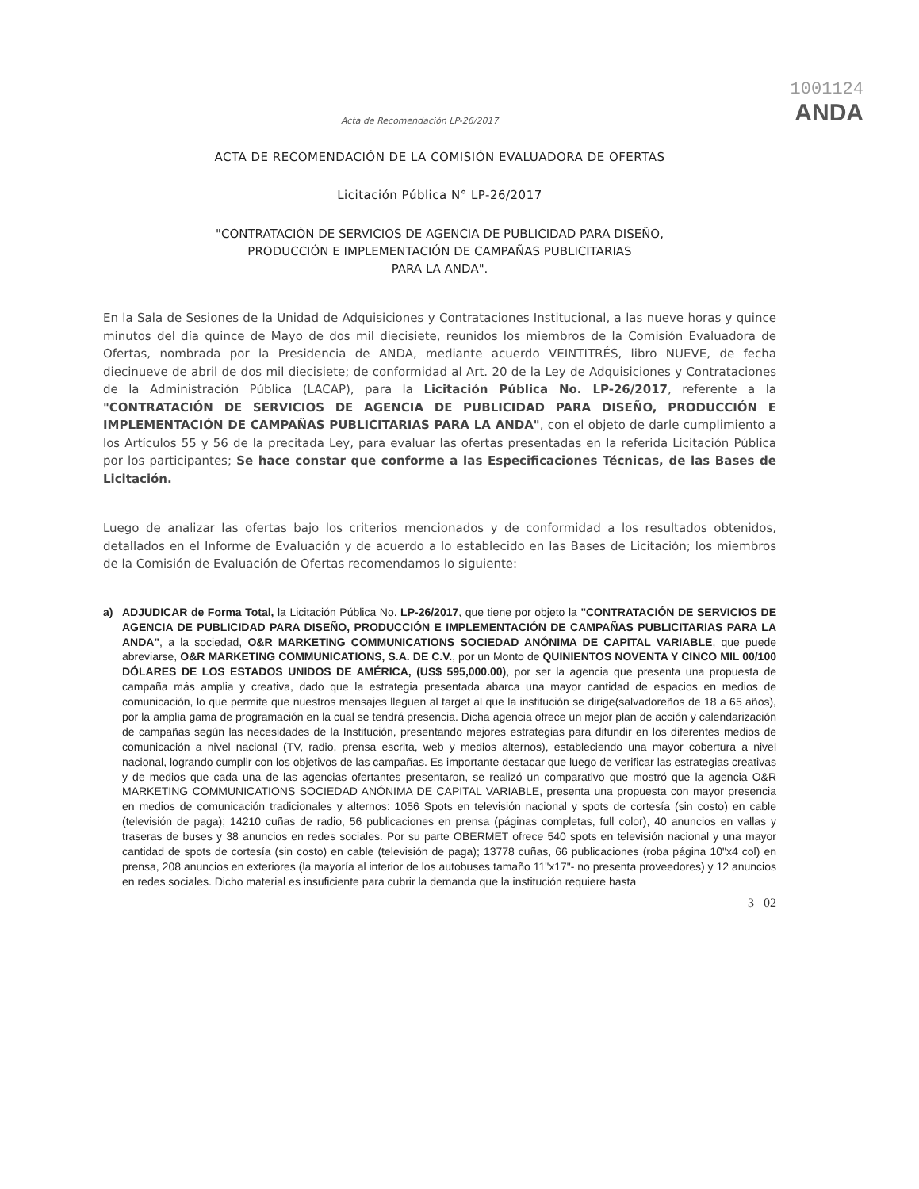1001124
Acta de Recomendación LP-26/2017
ANDA
ACTA DE RECOMENDACIÓN DE LA COMISIÓN EVALUADORA DE OFERTAS
Licitación Pública N° LP-26/2017
"CONTRATACIÓN DE SERVICIOS DE AGENCIA DE PUBLICIDAD PARA DISEÑO,
PRODUCCIÓN E IMPLEMENTACIÓN DE CAMPAÑAS PUBLICITARIAS
PARA LA ANDA".
En la Sala de Sesiones de la Unidad de Adquisiciones y Contrataciones Institucional, a las nueve horas y quince minutos del día quince de Mayo de dos mil diecisiete, reunidos los miembros de la Comisión Evaluadora de Ofertas, nombrada por la Presidencia de ANDA, mediante acuerdo VEINTITRÉS, libro NUEVE, de fecha diecinueve de abril de dos mil diecisiete; de conformidad al Art. 20 de la Ley de Adquisiciones y Contrataciones de la Administración Pública (LACAP), para la Licitación Pública No. LP-26/2017, referente a la "CONTRATACIÓN DE SERVICIOS DE AGENCIA DE PUBLICIDAD PARA DISEÑO, PRODUCCIÓN E IMPLEMENTACIÓN DE CAMPAÑAS PUBLICITARIAS PARA LA ANDA", con el objeto de darle cumplimiento a los Artículos 55 y 56 de la precitada Ley, para evaluar las ofertas presentadas en la referida Licitación Pública por los participantes; Se hace constar que conforme a las Especificaciones Técnicas, de las Bases de Licitación.
Luego de analizar las ofertas bajo los criterios mencionados y de conformidad a los resultados obtenidos, detallados en el Informe de Evaluación y de acuerdo a lo establecido en las Bases de Licitación; los miembros de la Comisión de Evaluación de Ofertas recomendamos lo siguiente:
a) ADJUDICAR de Forma Total, la Licitación Pública No. LP-26/2017, que tiene por objeto la "CONTRATACIÓN DE SERVICIOS DE AGENCIA DE PUBLICIDAD PARA DISEÑO, PRODUCCIÓN E IMPLEMENTACIÓN DE CAMPAÑAS PUBLICITARIAS PARA LA ANDA", a la sociedad, O&R MARKETING COMMUNICATIONS SOCIEDAD ANÓNIMA DE CAPITAL VARIABLE, que puede abreviarse, O&R MARKETING COMMUNICATIONS, S.A. DE C.V., por un Monto de QUINIENTOS NOVENTA Y CINCO MIL 00/100 DÓLARES DE LOS ESTADOS UNIDOS DE AMÉRICA, (US$ 595,000.00), por ser la agencia que presenta una propuesta de campaña más amplia y creativa, dado que la estrategia presentada abarca una mayor cantidad de espacios en medios de comunicación, lo que permite que nuestros mensajes lleguen al target al que la institución se dirige(salvadoreños de 18 a 65 años), por la amplia gama de programación en la cual se tendrá presencia. Dicha agencia ofrece un mejor plan de acción y calendarización de campañas según las necesidades de la Institución, presentando mejores estrategias para difundir en los diferentes medios de comunicación a nivel nacional (TV, radio, prensa escrita, web y medios alternos), estableciendo una mayor cobertura a nivel nacional, logrando cumplir con los objetivos de las campañas. Es importante destacar que luego de verificar las estrategias creativas y de medios que cada una de las agencias ofertantes presentaron, se realizó un comparativo que mostró que la agencia O&R MARKETING COMMUNICATIONS SOCIEDAD ANÓNIMA DE CAPITAL VARIABLE, presenta una propuesta con mayor presencia en medios de comunicación tradicionales y alternos: 1056 Spots en televisión nacional y spots de cortesía (sin costo) en cable (televisión de paga); 14210 cuñas de radio, 56 publicaciones en prensa (páginas completas, full color), 40 anuncios en vallas y traseras de buses y 38 anuncios en redes sociales. Por su parte OBERMET ofrece 540 spots en televisión nacional y una mayor cantidad de spots de cortesía (sin costo) en cable (televisión de paga); 13778 cuñas, 66 publicaciones (roba página 10"x4 col) en prensa, 208 anuncios en exteriores (la mayoría al interior de los autobuses tamaño 11"x17"- no presenta proveedores) y 12 anuncios en redes sociales. Dicho material es insuficiente para cubrir la demanda que la institución requiere hasta
3 02